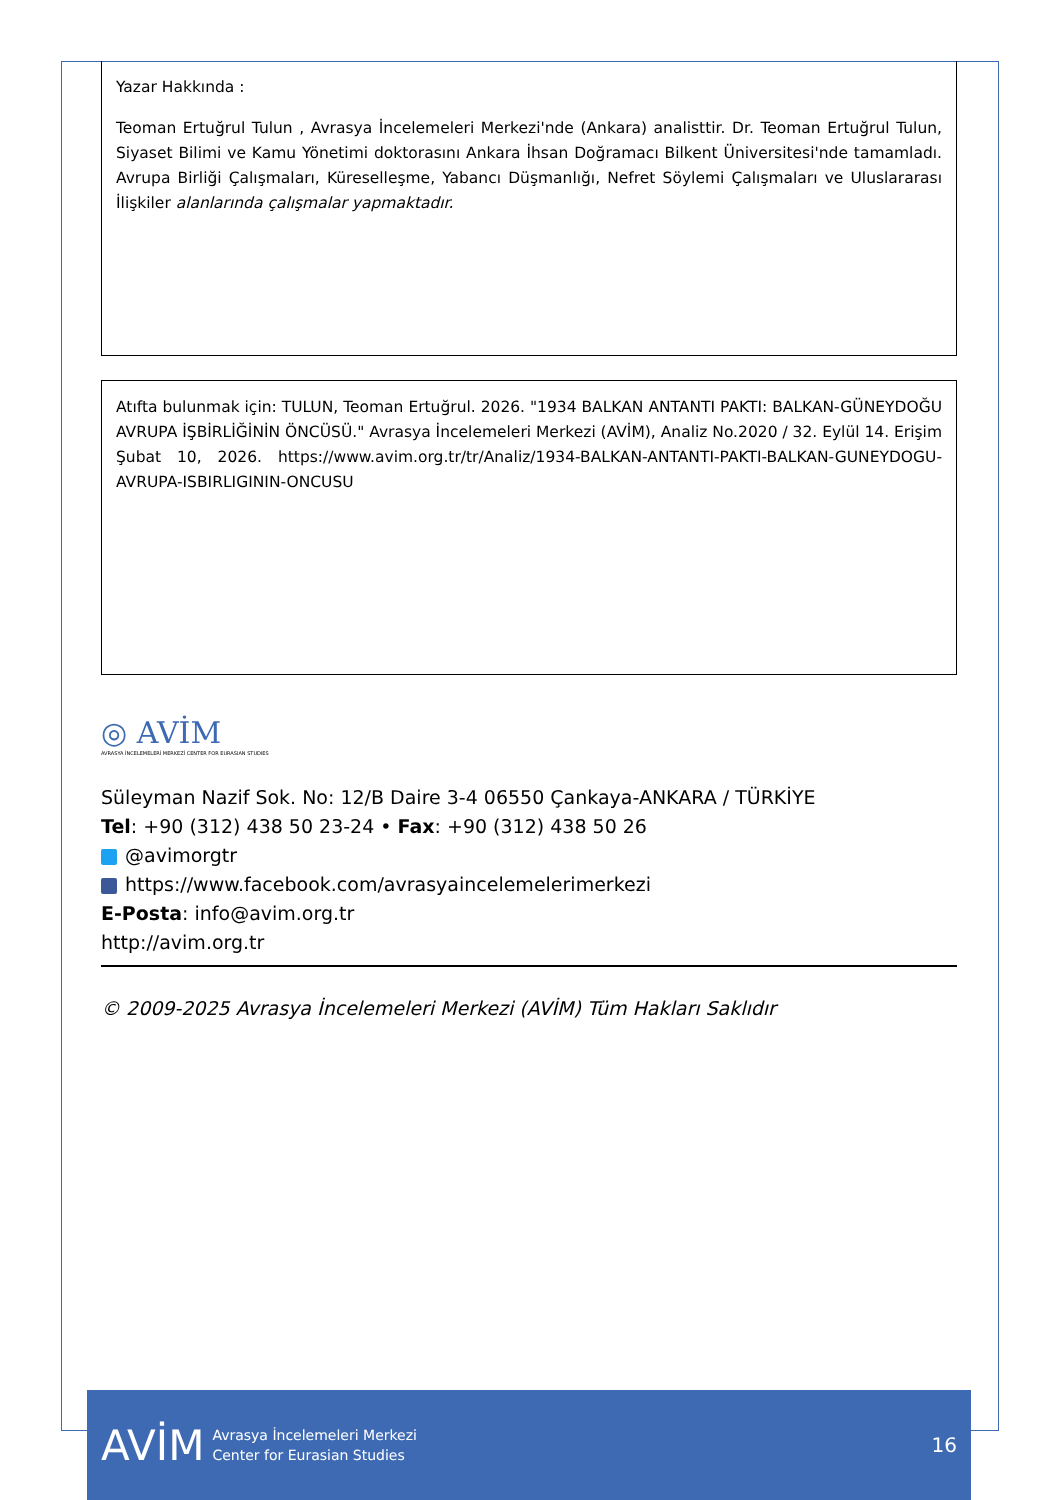Yazar Hakkında :
Teoman Ertuğrul Tulun , Avrasya İncelemeleri Merkezi'nde (Ankara) analisttir. Dr. Teoman Ertuğrul Tulun, Siyaset Bilimi ve Kamu Yönetimi doktorasını Ankara İhsan Doğramacı Bilkent Üniversitesi'nde tamamladı. Avrupa Birliği Çalışmaları, Küreselleşme, Yabancı Düşmanlığı, Nefret Söylemi Çalışmaları ve Uluslararası İlişkiler alanlarında çalışmalar yapmaktadır.
Atıfta bulunmak için: TULUN, Teoman Ertuğrul. 2026. "1934 BALKAN ANTANTI PAKTI: BALKAN-GÜNEYDOĞU AVRUPA İŞBİRLİĞİNİN ÖNCÜSÜ." Avrasya İncelemeleri Merkezi (AVİM), Analiz No.2020 / 32. Eylül 14. Erişim Şubat 10, 2026. https://www.avim.org.tr/tr/Analiz/1934-BALKAN-ANTANTI-PAKTI-BALKAN-GUNEYDOGU-AVRUPA-ISBIRLIGININ-ONCUSU
◎ AVİM
AVRASYA İNCELEMELERİ MERKEZİ CENTER FOR EURASIAN STUDIES
Süleyman Nazif Sok. No: 12/B Daire 3-4 06550 Çankaya-ANKARA / TÜRKİYE
Tel: +90 (312) 438 50 23-24 • Fax: +90 (312) 438 50 26
@avimorgtr
https://www.facebook.com/avrasyaincelemelerimerkezi
E-Posta: info@avim.org.tr
http://avim.org.tr
© 2009-2025 Avrasya İncelemeleri Merkezi (AVİM) Tüm Hakları Saklıdır
AVİM Avrasya İncelemeleri Merkezi
Center for Eurasian Studies 16